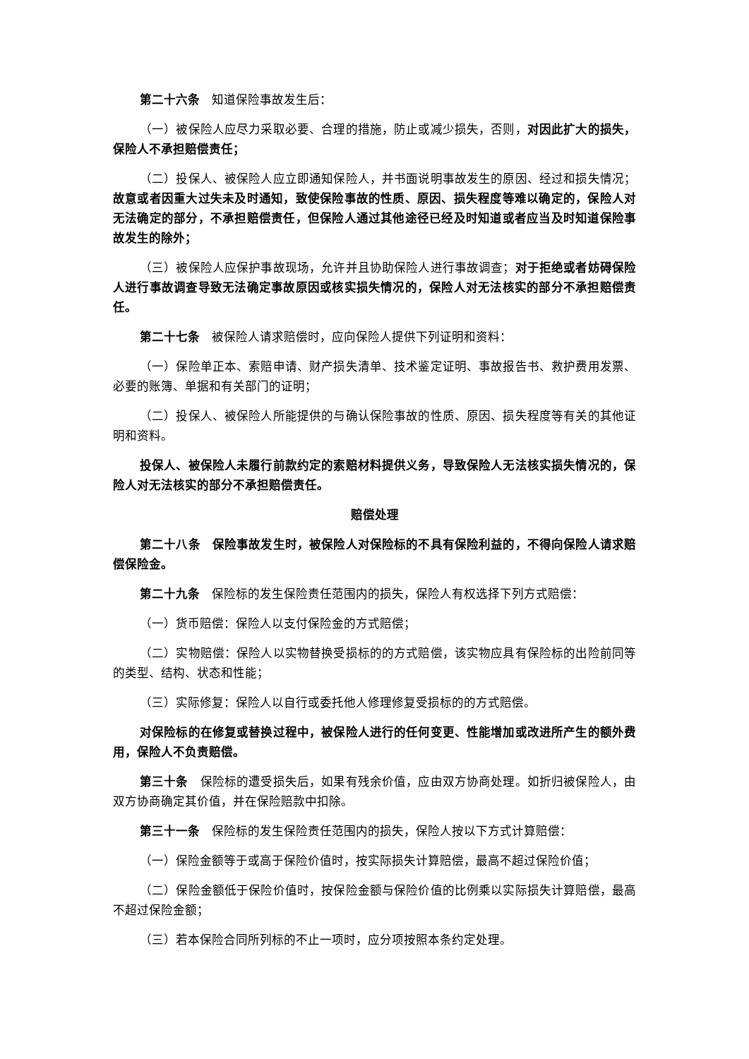第二十六条　知道保险事故发生后：
（一）被保险人应尽力采取必要、合理的措施，防止或减少损失，否则，对因此扩大的损失，保险人不承担赔偿责任；
（二）投保人、被保险人应立即通知保险人，并书面说明事故发生的原因、经过和损失情况；故意或者因重大过失未及时通知，致使保险事故的性质、原因、损失程度等难以确定的，保险人对无法确定的部分，不承担赔偿责任，但保险人通过其他途径已经及时知道或者应当及时知道保险事故发生的除外；
（三）被保险人应保护事故现场，允许并且协助保险人进行事故调查；对于拒绝或者妨碍保险人进行事故调查导致无法确定事故原因或核实损失情况的，保险人对无法核实的部分不承担赔偿责任。
第二十七条　被保险人请求赔偿时，应向保险人提供下列证明和资料：
（一）保险单正本、索赔申请、财产损失清单、技术鉴定证明、事故报告书、救护费用发票、必要的账簿、单据和有关部门的证明；
（二）投保人、被保险人所能提供的与确认保险事故的性质、原因、损失程度等有关的其他证明和资料。
投保人、被保险人未履行前款约定的索赔材料提供义务，导致保险人无法核实损失情况的，保险人对无法核实的部分不承担赔偿责任。
赔偿处理
第二十八条　保险事故发生时，被保险人对保险标的不具有保险利益的，不得向保险人请求赔偿保险金。
第二十九条　保险标的发生保险责任范围内的损失，保险人有权选择下列方式赔偿：
（一）货币赔偿：保险人以支付保险金的方式赔偿；
（二）实物赔偿：保险人以实物替换受损标的的方式赔偿，该实物应具有保险标的出险前同等的类型、结构、状态和性能；
（三）实际修复：保险人以自行或委托他人修理修复受损标的的方式赔偿。
对保险标的在修复或替换过程中，被保险人进行的任何变更、性能增加或改进所产生的额外费用，保险人不负责赔偿。
第三十条　保险标的遭受损失后，如果有残余价值，应由双方协商处理。如折归被保险人，由双方协商确定其价值，并在保险赔款中扣除。
第三十一条　保险标的发生保险责任范围内的损失，保险人按以下方式计算赔偿：
（一）保险金额等于或高于保险价值时，按实际损失计算赔偿，最高不超过保险价值；
（二）保险金额低于保险价值时，按保险金额与保险价值的比例乘以实际损失计算赔偿，最高不超过保险金额；
（三）若本保险合同所列标的不止一项时，应分项按照本条约定处理。